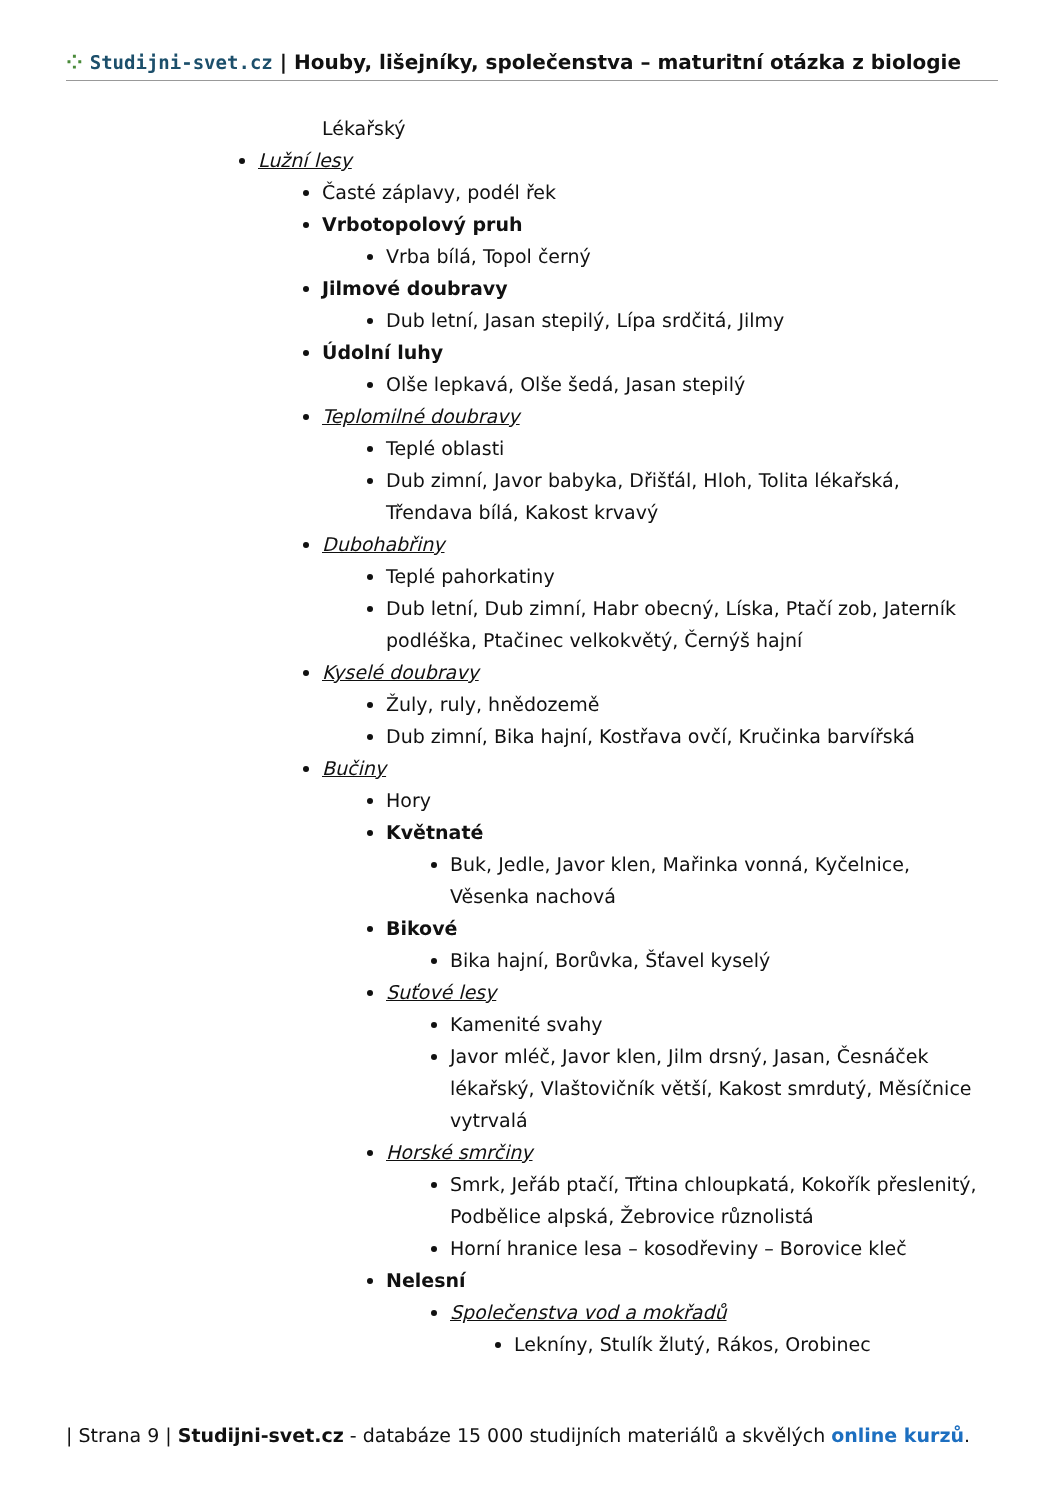⁘ Studijni-svet.cz | Houby, lišejníky, společenstva – maturitní otázka z biologie
Lékařský
Lužní lesy
Časté záplavy, podél řek
Vrbotopolový pruh
Vrba bílá, Topol černý
Jilmové doubravy
Dub letní, Jasan stepilý, Lípa srdčitá, Jilmy
Údolní luhy
Olše lepkavá, Olše šedá, Jasan stepilý
Teplomilné doubravy
Teplé oblasti
Dub zimní, Javor babyka, Dřišťál, Hloh, Tolita lékařská,
Třendava bílá, Kakost krvavý
Dubohabřiny
Teplé pahorkatiny
Dub letní, Dub zimní, Habr obecný, Líska, Ptačí zob, Jaterník
podléška, Ptačinec velkokvětý, Černýš hajní
Kyselé doubravy
Žuly, ruly, hnědozemě
Dub zimní, Bika hajní, Kostřava ovčí, Kručinka barvířská
Bučiny
Hory
Květnaté
Buk, Jedle, Javor klen, Mařinka vonná, Kyčelnice,
Věsenka nachová
Bikové
Bika hajní, Borůvka, Šťavel kyselý
Suťové lesy
Kamenité svahy
Javor mléč, Javor klen, Jilm drsný, Jasan, Česnáček
lékařský, Vlaštovičník větší, Kakost smrdutý, Měsíčnice
vytrvalá
Horské smrčiny
Smrk, Jeřáb ptačí, Třtina chloupkatá, Kokořík přeslenitý,
Podbělice alpská, Žebrovice různolistá
Horní hranice lesa – kosodřeviny – Borovice kleč
Nelesní
Společenstva vod a mokřadů
Lekníny, Stulík žlutý, Rákos, Orobinec
| Strana 9 | Studijni-svet.cz - databáze 15 000 studijních materiálů a skvělých online kurzů.